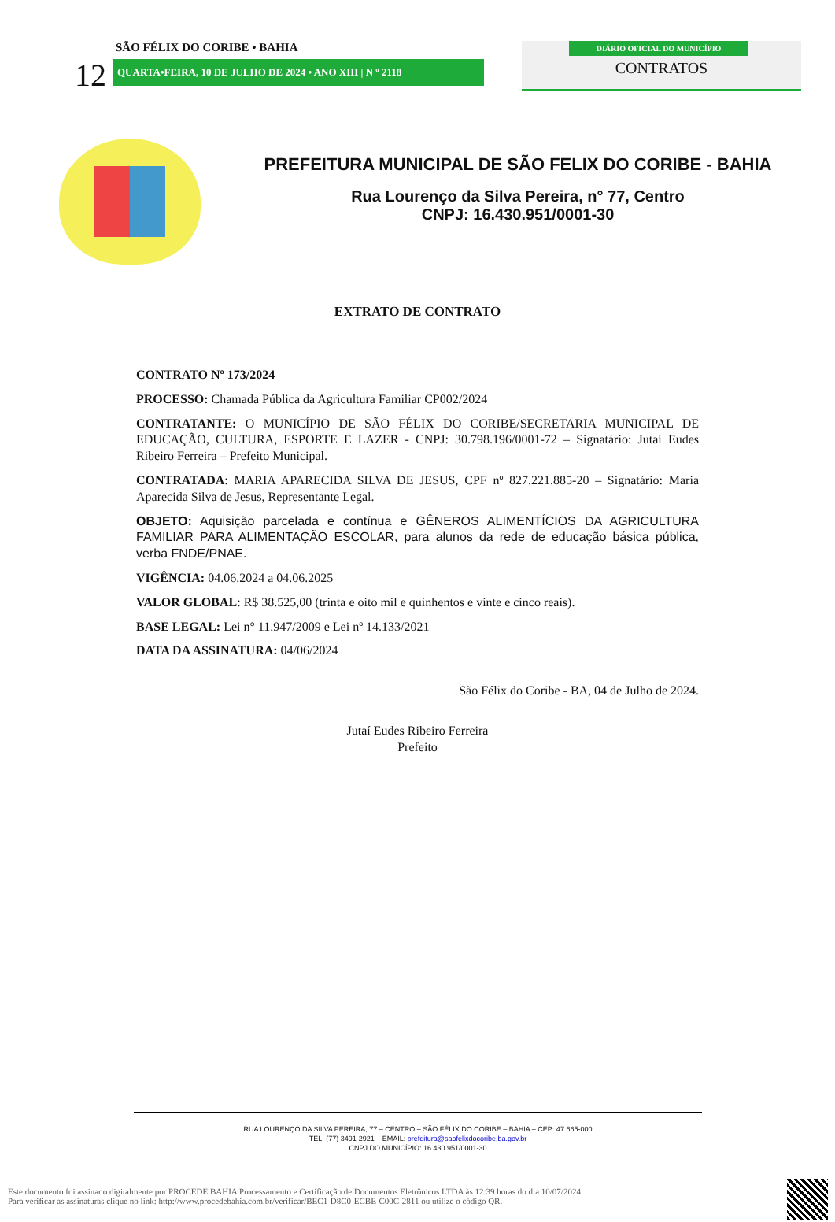12
SÃO FÉLIX DO CORIBE • BAHIA
QUARTA•FEIRA, 10 DE JULHO DE 2024 • ANO XIII | N º 2118
DIÁRIO OFICIAL DO MUNICÍPIO
CONTRATOS
PREFEITURA MUNICIPAL DE SÃO FELIX DO CORIBE - BAHIA
Rua Lourenço da Silva Pereira, n° 77, Centro
CNPJ: 16.430.951/0001-30
EXTRATO DE CONTRATO
CONTRATO Nº 173/2024
PROCESSO: Chamada Pública da Agricultura Familiar CP002/2024
CONTRATANTE: O MUNICÍPIO DE SÃO FÉLIX DO CORIBE/SECRETARIA MUNICIPAL DE EDUCAÇÃO, CULTURA, ESPORTE E LAZER - CNPJ: 30.798.196/0001-72 – Signatário: Jutaí Eudes Ribeiro Ferreira – Prefeito Municipal.
CONTRATADA: MARIA APARECIDA SILVA DE JESUS, CPF nº 827.221.885-20 – Signatário: Maria Aparecida Silva de Jesus, Representante Legal.
OBJETO: Aquisição parcelada e contínua e GÊNEROS ALIMENTÍCIOS DA AGRICULTURA FAMILIAR PARA ALIMENTAÇÃO ESCOLAR, para alunos da rede de educação básica pública, verba FNDE/PNAE.
VIGÊNCIA: 04.06.2024 a 04.06.2025
VALOR GLOBAL: R$ 38.525,00 (trinta e oito mil e quinhentos e vinte e cinco reais).
BASE LEGAL: Lei n° 11.947/2009 e Lei nº 14.133/2021
DATA DA ASSINATURA: 04/06/2024
São Félix do Coribe - BA, 04 de Julho de 2024.
Jutaí Eudes Ribeiro Ferreira
Prefeito
RUA LOURENÇO DA SILVA PEREIRA, 77 – CENTRO – SÃO FÉLIX DO CORIBE – BAHIA – CEP: 47.665-000
TEL: (77) 3491-2921 – EMAIL: prefeitura@saofelixdocoribe.ba.gov.br
CNPJ DO MUNICÍPIO: 16.430.951/0001-30
Este documento foi assinado digitalmente por PROCEDE BAHIA Processamento e Certificação de Documentos Eletrônicos LTDA às 12:39 horas do dia 10/07/2024.
Para verificar as assinaturas clique no link: http://www.procedebahia.com.br/verificar/BEC1-D8C0-ECBE-C00C-2811 ou utilize o código QR.